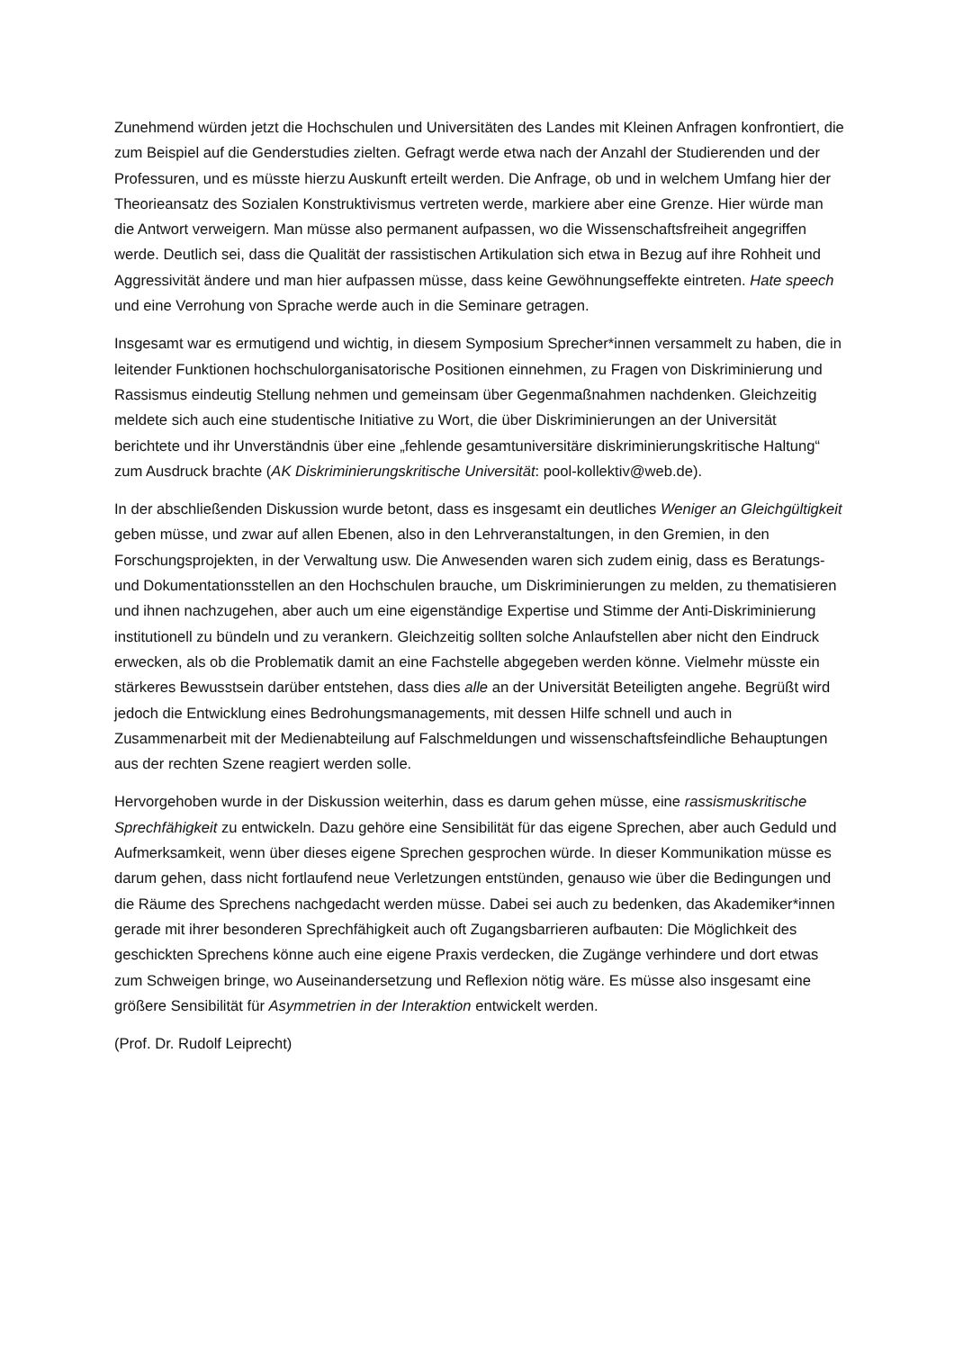Zunehmend würden jetzt die Hochschulen und Universitäten des Landes mit Kleinen Anfragen konfrontiert, die zum Beispiel auf die Genderstudies zielten. Gefragt werde etwa nach der Anzahl der Studierenden und der Professuren, und es müsste hierzu Auskunft erteilt werden. Die Anfrage, ob und in welchem Umfang hier der Theorieansatz des Sozialen Konstruktivismus vertreten werde, markiere aber eine Grenze. Hier würde man die Antwort verweigern. Man müsse also permanent aufpassen, wo die Wissenschaftsfreiheit angegriffen werde. Deutlich sei, dass die Qualität der rassistischen Artikulation sich etwa in Bezug auf ihre Rohheit und Aggressivität ändere und man hier aufpassen müsse, dass keine Gewöhnungseffekte eintreten. Hate speech und eine Verrohung von Sprache werde auch in die Seminare getragen.
Insgesamt war es ermutigend und wichtig, in diesem Symposium Sprecher*innen versammelt zu haben, die in leitender Funktionen hochschulorganisatorische Positionen einnehmen, zu Fragen von Diskriminierung und Rassismus eindeutig Stellung nehmen und gemeinsam über Gegenmaßnahmen nachdenken. Gleichzeitig meldete sich auch eine studentische Initiative zu Wort, die über Diskriminierungen an der Universität berichtete und ihr Unverständnis über eine „fehlende gesamtuniversitäre diskriminierungskritische Haltung“ zum Ausdruck brachte (AK Diskriminierungskritische Universität: pool-kollektiv@web.de).
In der abschließenden Diskussion wurde betont, dass es insgesamt ein deutliches Weniger an Gleichgültigkeit geben müsse, und zwar auf allen Ebenen, also in den Lehrveranstaltungen, in den Gremien, in den Forschungsprojekten, in der Verwaltung usw. Die Anwesenden waren sich zudem einig, dass es Beratungs- und Dokumentationsstellen an den Hochschulen brauche, um Diskriminierungen zu melden, zu thematisieren und ihnen nachzugehen, aber auch um eine eigenständige Expertise und Stimme der Anti-Diskriminierung institutionell zu bündeln und zu verankern. Gleichzeitig sollten solche Anlaufstellen aber nicht den Eindruck erwecken, als ob die Problematik damit an eine Fachstelle abgegeben werden könne. Vielmehr müsste ein stärkeres Bewusstsein darüber entstehen, dass dies alle an der Universität Beteiligten angehe. Begrüßt wird jedoch die Entwicklung eines Bedrohungsmanagements, mit dessen Hilfe schnell und auch in Zusammenarbeit mit der Medienabteilung auf Falschmeldungen und wissenschaftsfeindliche Behauptungen aus der rechten Szene reagiert werden solle.
Hervorgehoben wurde in der Diskussion weiterhin, dass es darum gehen müsse, eine rassismuskritische Sprechfähigkeit zu entwickeln. Dazu gehöre eine Sensibilität für das eigene Sprechen, aber auch Geduld und Aufmerksamkeit, wenn über dieses eigene Sprechen gesprochen würde. In dieser Kommunikation müsse es darum gehen, dass nicht fortlaufend neue Verletzungen entstünden, genauso wie über die Bedingungen und die Räume des Sprechens nachgedacht werden müsse. Dabei sei auch zu bedenken, das Akademiker*innen gerade mit ihrer besonderen Sprechfähigkeit auch oft Zugangsbarrieren aufbauten: Die Möglichkeit des geschickten Sprechens könne auch eine eigene Praxis verdecken, die Zugänge verhindere und dort etwas zum Schweigen bringe, wo Auseinandersetzung und Reflexion nötig wäre. Es müsse also insgesamt eine größere Sensibilität für Asymmetrien in der Interaktion entwickelt werden.
(Prof. Dr. Rudolf Leiprecht)